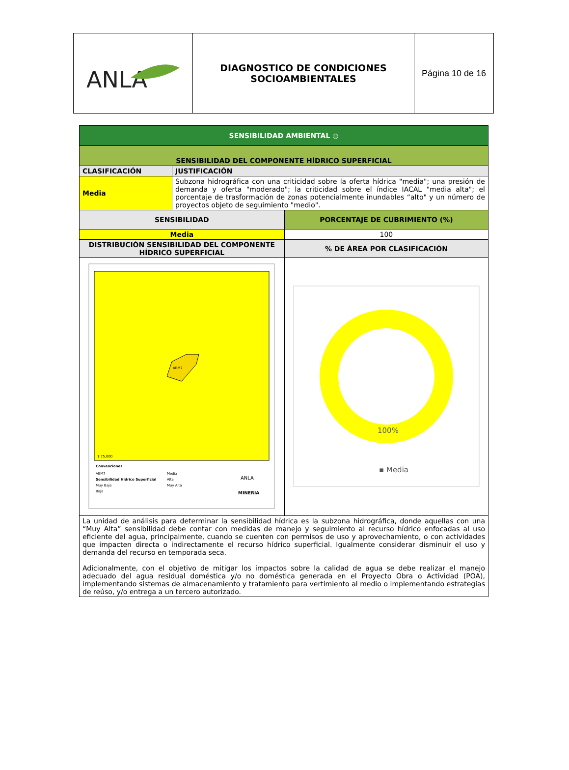| ANLA | DIAGNOSTICO DE CONDICIONES SOCIOAMBIENTALES | Página 10 de 16 |
| SENSIBILIDAD AMBIENTAL ◍ | | |
| SENSIBILIDAD DEL COMPONENTE HÍDRICO SUPERFICIAL | | |
| CLASIFICACIÓN | JUSTIFICACIÓN | |
| Media | Subzona hidrográfica con una criticidad sobre la oferta hídrica "media"; una presión de demanda y oferta "moderado"; la criticidad sobre el índice IACAL "media alta"; el porcentaje de trasformación de zonas potencialmente inundables “alto" y un número de proyectos objeto de seguimiento "medio". | |
| SENSIBILIDAD | | PORCENTAJE DE CUBRIMIENTO (%) |
| Media | | 100 |
| DISTRIBUCIÓN SENSIBILIDAD DEL COMPONENTE HÍDRICO SUPERFICIAL | | % DE ÁREA POR CLASIFICACIÓN |
| AEM7 1:75,000 Convenciones AEM7 Sensibilidad Hidrico Superficial Muy Baja Baja Media Alta Muy Alta ANLA MINERIA | | 100% ▪ Media |
| La unidad de análisis para determinar la sensibilidad hídrica es la subzona hidrográfica, donde aquellas con una “Muy Alta” sensibilidad debe contar con medidas de manejo y seguimiento al recurso hídrico enfocadas al uso eficiente del agua, principalmente, cuando se cuenten con permisos de uso y aprovechamiento, o con actividades que impacten directa o indirectamente el recurso hídrico superficial. Igualmente considerar disminuir el uso y demanda del recurso en temporada seca. Adicionalmente, con el objetivo de mitigar los impactos sobre la calidad de agua se debe realizar el manejo adecuado del agua residual doméstica y/o no doméstica generada en el Proyecto Obra o Actividad (POA), implementando sistemas de almacenamiento y tratamiento para vertimiento al medio o implementando estrategias de reúso, y/o entrega a un tercero autorizado. | | |